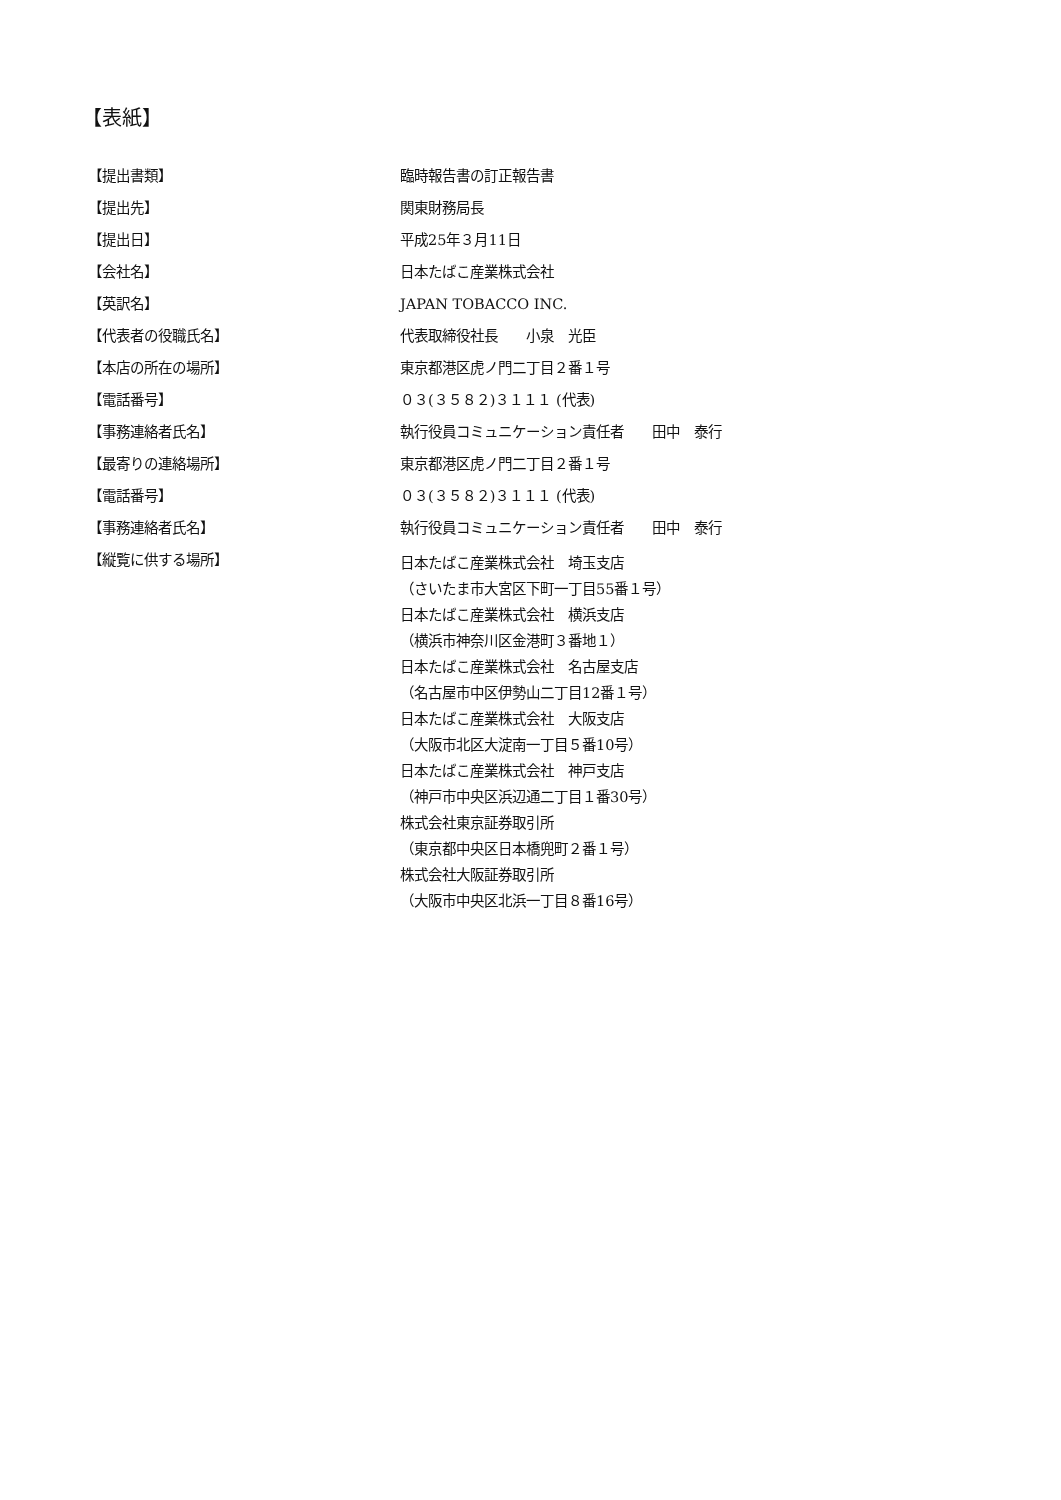【表紙】
| 【提出書類】 | 臨時報告書の訂正報告書 |
| 【提出先】 | 関東財務局長 |
| 【提出日】 | 平成25年３月11日 |
| 【会社名】 | 日本たばこ産業株式会社 |
| 【英訳名】 | JAPAN TOBACCO INC. |
| 【代表者の役職氏名】 | 代表取締役社長 小泉 光臣 |
| 【本店の所在の場所】 | 東京都港区虎ノ門二丁目２番１号 |
| 【電話番号】 | ０３(３５８２)３１１１ (代表) |
| 【事務連絡者氏名】 | 執行役員コミュニケーション責任者 田中 泰行 |
| 【最寄りの連絡場所】 | 東京都港区虎ノ門二丁目２番１号 |
| 【電話番号】 | ０３(３５８２)３１１１ (代表) |
| 【事務連絡者氏名】 | 執行役員コミュニケーション責任者 田中 泰行 |
| 【縦覧に供する場所】 | 日本たばこ産業株式会社 埼玉支店 （さいたま市大宮区下町一丁目55番１号） 日本たばこ産業株式会社 横浜支店 （横浜市神奈川区金港町３番地１） 日本たばこ産業株式会社 名古屋支店 （名古屋市中区伊勢山二丁目12番１号） 日本たばこ産業株式会社 大阪支店 （大阪市北区大淀南一丁目５番10号） 日本たばこ産業株式会社 神戸支店 （神戸市中央区浜辺通二丁目１番30号） 株式会社東京証券取引所 （東京都中央区日本橋兜町２番１号） 株式会社大阪証券取引所 （大阪市中央区北浜一丁目８番16号） |